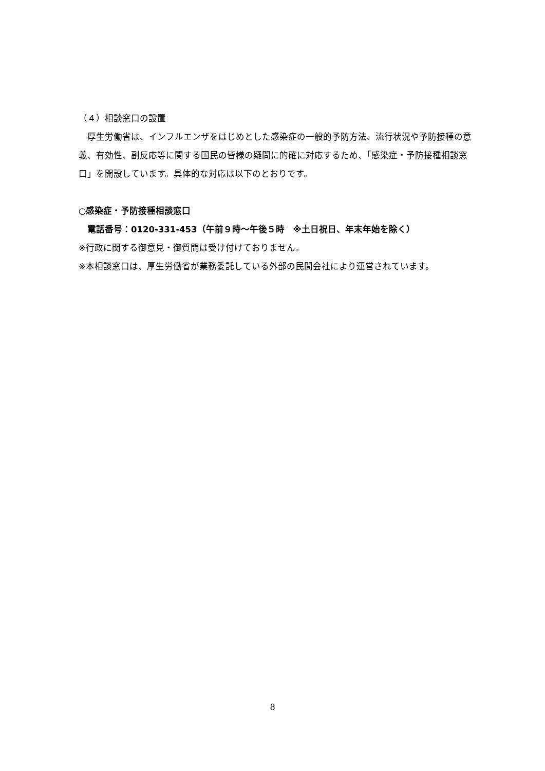（４）相談窓口の設置
　厚生労働省は、インフルエンザをはじめとした感染症の一般的予防方法、流行状況や予防接種の意義、有効性、副反応等に関する国民の皆様の疑問に的確に対応するため、「感染症・予防接種相談窓口」を開設しています。具体的な対応は以下のとおりです。
○感染症・予防接種相談窓口
　電話番号：0120-331-453（午前９時～午後５時　※土日祝日、年末年始を除く）
※行政に関する御意見・御質問は受け付けておりません。
※本相談窓口は、厚生労働省が業務委託している外部の民間会社により運営されています。
8